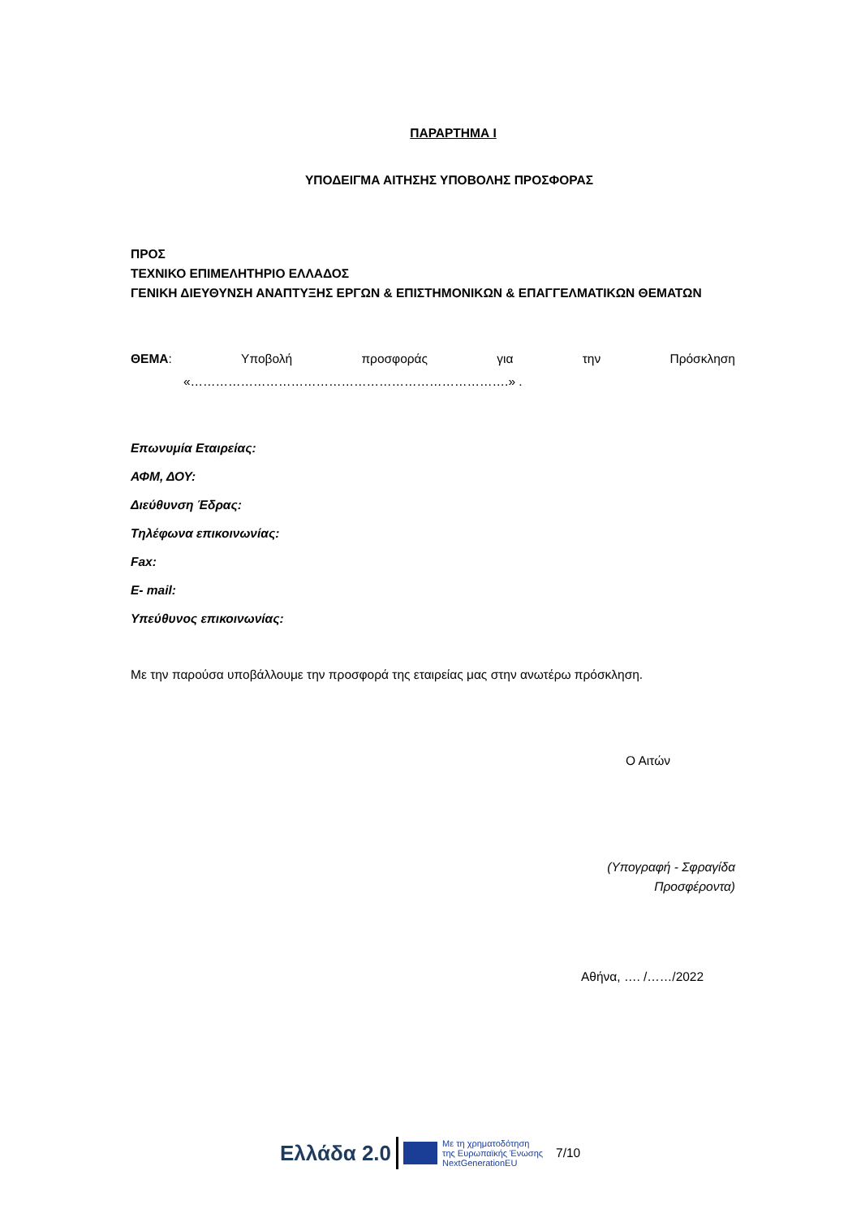ΠΑΡΑΡΤΗΜΑ Ι
ΥΠΟΔΕΙΓΜΑ ΑΙΤΗΣΗΣ ΥΠΟΒΟΛΗΣ ΠΡΟΣΦΟΡΑΣ
ΠΡΟΣ
ΤΕΧΝΙΚΟ ΕΠΙΜΕΛΗΤΗΡΙΟ ΕΛΛΑΔΟΣ
ΓΕΝΙΚΗ ΔΙΕΥΘΥΝΣΗ ΑΝΑΠΤΥΞΗΣ ΕΡΓΩΝ & ΕΠΙΣΤΗΜΟΝΙΚΩΝ & ΕΠΑΓΓΕΛΜΑΤΙΚΩΝ ΘΕΜΑΤΩΝ
ΘΕΜΑ: Υποβολή προσφοράς για την Πρόσκληση
«………………………………………………………………….» .
Επωνυμία Εταιρείας:
ΑΦΜ, ΔΟΥ:
Διεύθυνση Έδρας:
Τηλέφωνα επικοινωνίας:
Fax:
E- mail:
Υπεύθυνος επικοινωνίας:
Με την παρούσα υποβάλλουμε την προσφορά της εταιρείας μας στην ανωτέρω πρόσκληση.
Ο Αιτών
(Υπογραφή - Σφραγίδα
Προσφέροντα)
Αθήνα, …. /……/2022
Ελλάδα 2.0 Με τη χρηματοδότηση
της Ευρωπαϊκής Ένωσης
NextGenerationEU 7/10